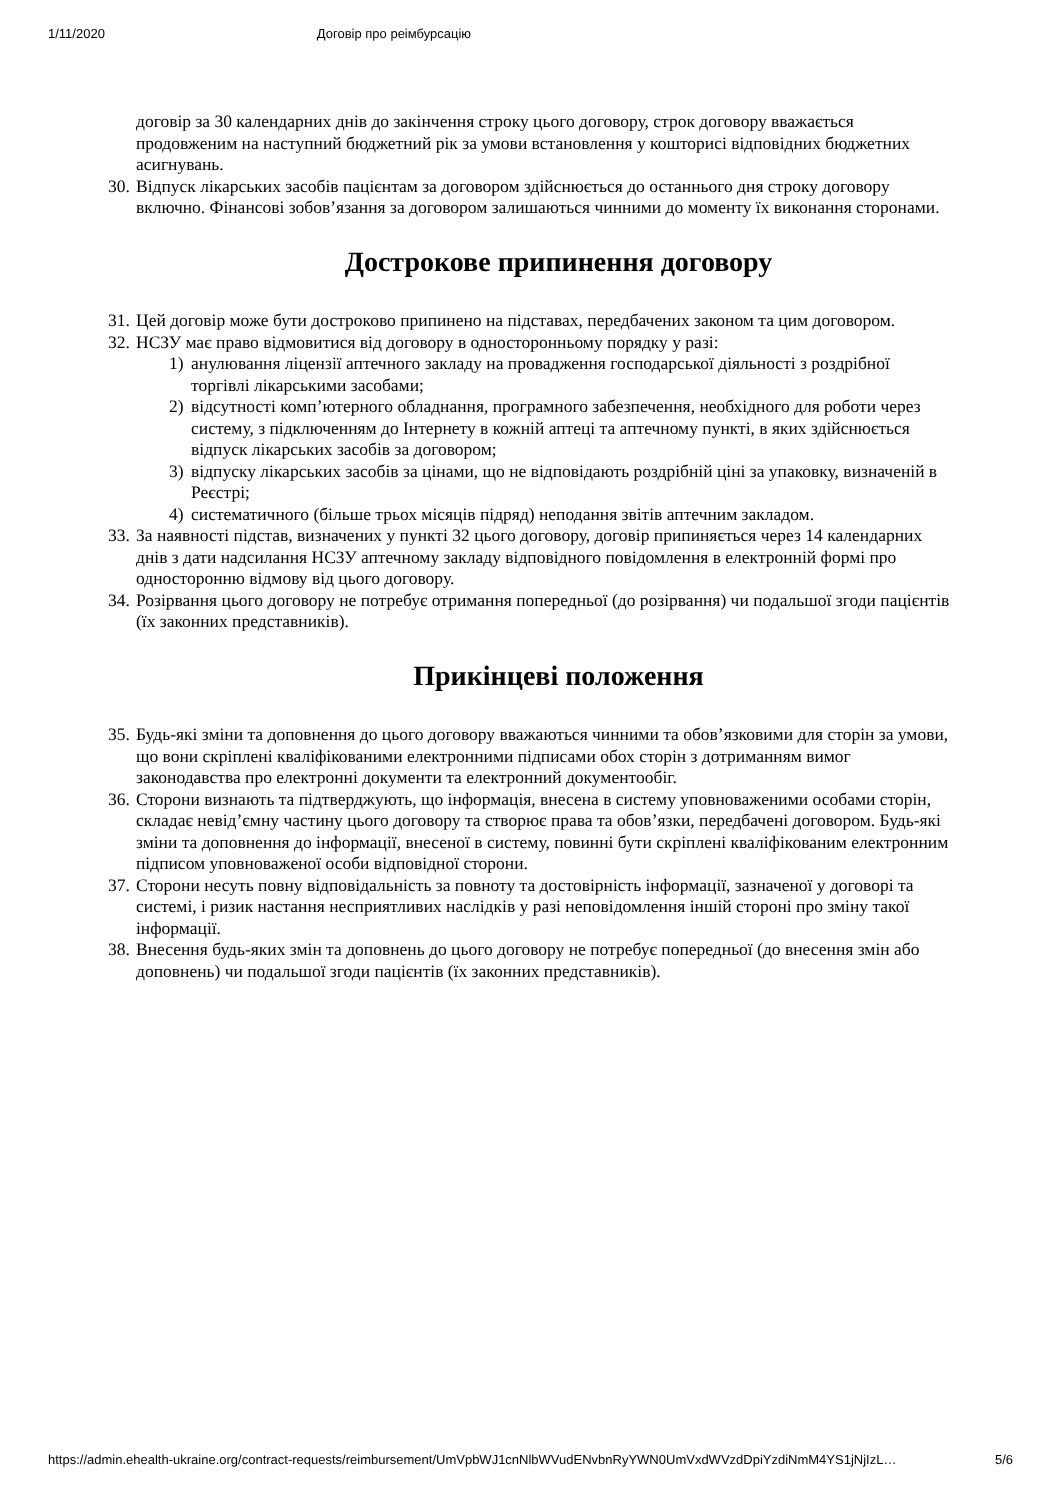1/11/2020 Договір про реімбурсацію
договір за 30 календарних днів до закінчення строку цього договору, строк договору вважається продовженим на наступний бюджетний рік за умови встановлення у кошторисі відповідних бюджетних асигнувань.
30.
Відпуск лікарських засобів пацієнтам за договором здійснюється до останнього дня строку договору включно. Фінансові зобов’язання за договором залишаються чинними до моменту їх виконання сторонами.
Дострокове припинення договору
31.
Цей договір може бути достроково припинено на підставах, передбачених законом та цим договором.
32.
НСЗУ має право відмовитися від договору в односторонньому порядку у разі:
1) анулювання ліцензії аптечного закладу на провадження господарської діяльності з роздрібної торгівлі лікарськими засобами;
2) відсутності комп’ютерного обладнання, програмного забезпечення, необхідного для роботи через систему, з підключенням до Інтернету в кожній аптеці та аптечному пункті, в яких здійснюється відпуск лікарських засобів за договором;
3) відпуску лікарських засобів за цінами, що не відповідають роздрібній ціні за упаковку, визначеній в Реєстрі;
4) систематичного (більше трьох місяців підряд) неподання звітів аптечним закладом.
33.
За наявності підстав, визначених у пункті 32 цього договору, договір припиняється через 14 календарних днів з дати надсилання НСЗУ аптечному закладу відповідного повідомлення в електронній формі про односторонню відмову від цього договору.
34.
Розірвання цього договору не потребує отримання попередньої (до розірвання) чи подальшої згоди пацієнтів (їх законних представників).
Прикінцеві положення
35.
Будь-які зміни та доповнення до цього договору вважаються чинними та обов’язковими для сторін за умови, що вони скріплені кваліфікованими електронними підписами обох сторін з дотриманням вимог законодавства про електронні документи та електронний документообіг.
36.
Сторони визнають та підтверджують, що інформація, внесена в систему уповноваженими особами сторін, складає невід’ємну частину цього договору та створює права та обов’язки, передбачені договором. Будь-які зміни та доповнення до інформації, внесеної в систему, повинні бути скріплені кваліфікованим електронним підписом уповноваженої особи відповідної сторони.
37.
Сторони несуть повну відповідальність за повноту та достовірність інформації, зазначеної у договорі та системі, і ризик настання несприятливих наслідків у разі неповідомлення іншій стороні про зміну такої інформації.
38.
Внесення будь-яких змін та доповнень до цього договору не потребує попередньої (до внесення змін або доповнень) чи подальшої згоди пацієнтів (їх законних представників).
https://admin.ehealth-ukraine.org/contract-requests/reimbursement/UmVpbWJ1cnNlbWVudENvbnRyYWN0UmVxdWVzdDpiYzdiNmM4YS1jNjIzL… 5/6